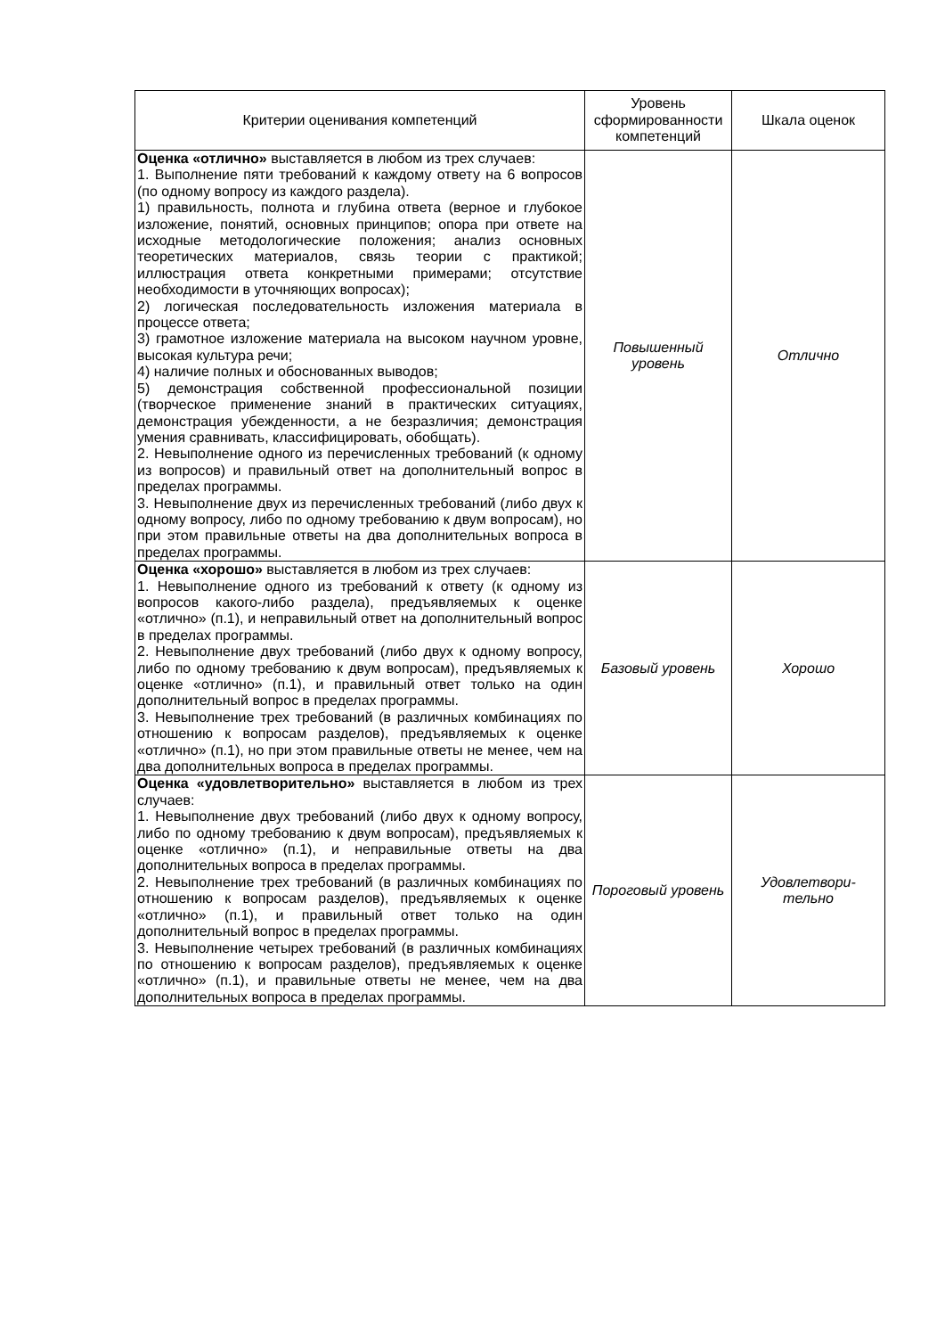| Критерии оценивания компетенций | Уровень сформированности компетенций | Шкала оценок |
| --- | --- | --- |
| Оценка «отлично» выставляется в любом из трех случаев: 1. Выполнение пяти требований к каждому ответу на 6 вопросов (по одному вопросу из каждого раздела). 1) правильность, полнота и глубина ответа (верное и глубокое изложение, понятий, основных принципов; опора при ответе на исходные методологические положения; анализ основных теоретических материалов, связь теории с практикой; иллюстрация ответа конкретными примерами; отсутствие необходимости в уточняющих вопросах); 2) логическая последовательность изложения материала в процессе ответа; 3) грамотное изложение материала на высоком научном уровне, высокая культура речи; 4) наличие полных и обоснованных выводов; 5) демонстрация собственной профессиональной позиции (творческое применение знаний в практических ситуациях, демонстрация убежденности, а не безразличия; демонстрация умения сравнивать, классифицировать, обобщать). 2. Невыполнение одного из перечисленных требований (к одному из вопросов) и правильный ответ на дополнительный вопрос в пределах программы. 3. Невыполнение двух из перечисленных требований (либо двух к одному вопросу, либо по одному требованию к двум вопросам), но при этом правильные ответы на два дополнительных вопроса в пределах программы. | Повышенный уровень | Отлично |
| Оценка «хорошо» выставляется в любом из трех случаев: 1. Невыполнение одного из требований к ответу (к одному из вопросов какого-либо раздела), предъявляемых к оценке «отлично» (п.1), и неправильный ответ на дополнительный вопрос в пределах программы. 2. Невыполнение двух требований (либо двух к одному вопросу, либо по одному требованию к двум вопросам), предъявляемых к оценке «отлично» (п.1), и правильный ответ только на один дополнительный вопрос в пределах программы. 3. Невыполнение трех требований (в различных комбинациях по отношению к вопросам разделов), предъявляемых к оценке «отлично» (п.1), но при этом правильные ответы не менее, чем на два дополнительных вопроса в пределах программы. | Базовый уровень | Хорошо |
| Оценка «удовлетворительно» выставляется в любом из трех случаев: 1. Невыполнение двух требований (либо двух к одному вопросу, либо по одному требованию к двум вопросам), предъявляемых к оценке «отлично» (п.1), и неправильные ответы на два дополнительных вопроса в пределах программы. 2. Невыполнение трех требований (в различных комбинациях по отношению к вопросам разделов), предъявляемых к оценке «отлично» (п.1), и правильный ответ только на один дополнительный вопрос в пределах программы. 3. Невыполнение четырех требований (в различных комбинациях по отношению к вопросам разделов), предъявляемых к оценке «отлично» (п.1), и правильные ответы не менее, чем на два дополнительных вопроса в пределах программы. | Пороговый уровень | Удовлетвори- тельно |